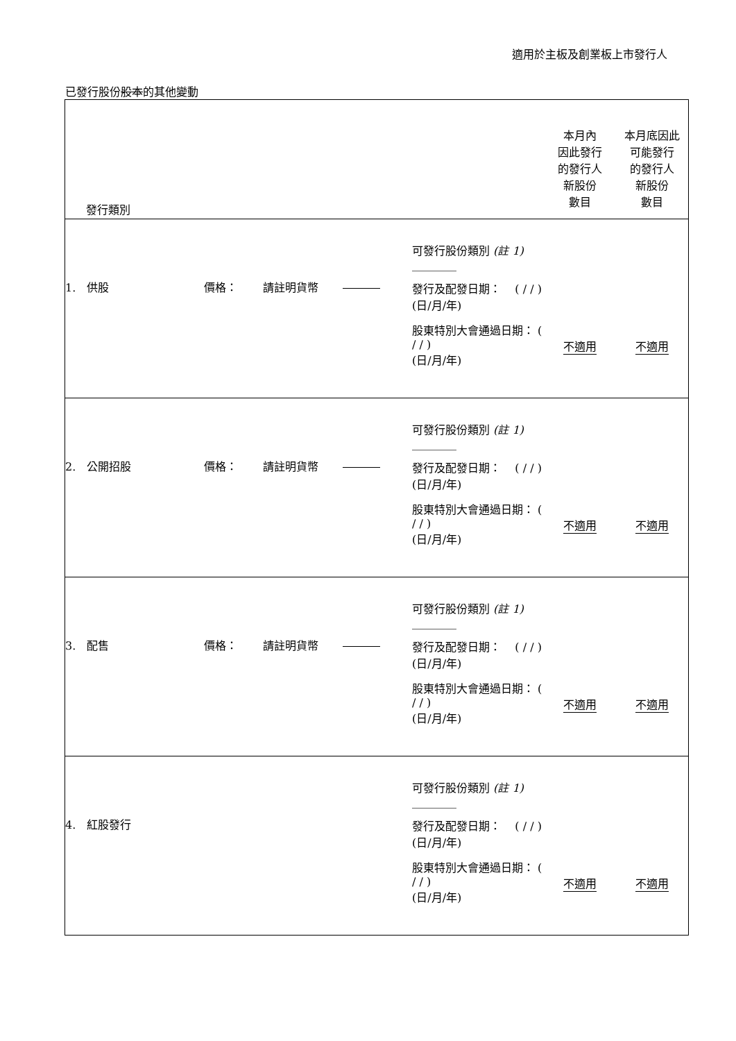適用於主板及創業板上市發行人
已發行股份股本的其他變動
| 發行類別 | | | | | 本月內 因此發行 的發行人 新股份 數目 | 本月底因此 可能發行 的發行人 新股份 數目 |
| 1. 供股 | 價格： | 請註明貨幣 | | 可發行股份類別 (註 1) ________ 發行及配發日期： ( / / ) (日/月/年) 股東特別大會通過日期： ( / / ) (日/月/年) | 不適用 | 不適用 |
| 2. 公開招股 | 價格： | 請註明貨幣 | | 可發行股份類別 (註 1) ________ 發行及配發日期： ( / / ) (日/月/年) 股東特別大會通過日期： ( / / ) (日/月/年) | 不適用 | 不適用 |
| 3. 配售 | 價格： | 請註明貨幣 | | 可發行股份類別 (註 1) ________ 發行及配發日期： ( / / ) (日/月/年) 股東特別大會通過日期： ( / / ) (日/月/年) | 不適用 | 不適用 |
| 4. 紅股發行 | | | | 可發行股份類別 (註 1) ________ 發行及配發日期： ( / / ) (日/月/年) 股東特別大會通過日期： ( / / ) (日/月/年) | 不適用 | 不適用 |